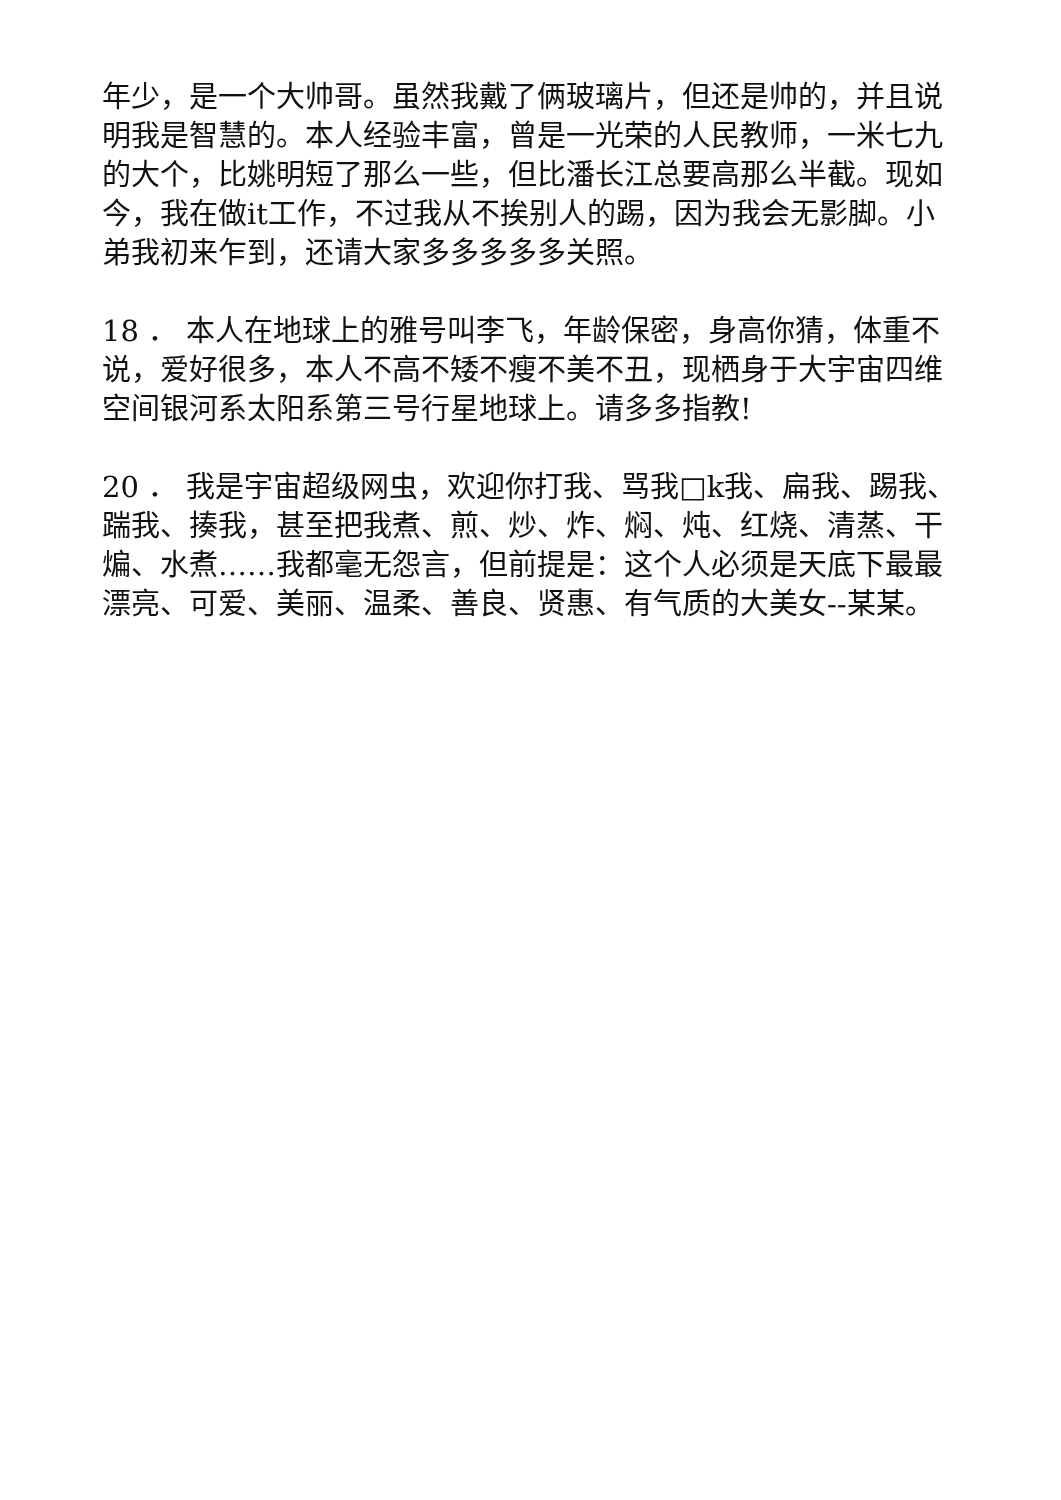年少，是一个大帅哥。虽然我戴了俩玻璃片，但还是帅的，并且说明我是智慧的。本人经验丰富，曾是一光荣的人民教师，一米七九的大个，比姚明短了那么一些，但比潘长江总要高那么半截。现如今，我在做it工作，不过我从不挨别人的踢，因为我会无影脚。小弟我初来乍到，还请大家多多多多多关照。
18 ． 本人在地球上的雅号叫李飞，年龄保密，身高你猜，体重不说，爱好很多，本人不高不矮不瘦不美不丑，现栖身于大宇宙四维空间银河系太阳系第三号行星地球上。请多多指教!
20 ． 我是宇宙超级网虫，欢迎你打我、骂我□k我、扁我、踢我、踹我、揍我，甚至把我煮、煎、炒、炸、焖、炖、红烧、清蒸、干煸、水煮……我都毫无怨言，但前提是：这个人必须是天底下最最漂亮、可爱、美丽、温柔、善良、贤惠、有气质的大美女--某某。